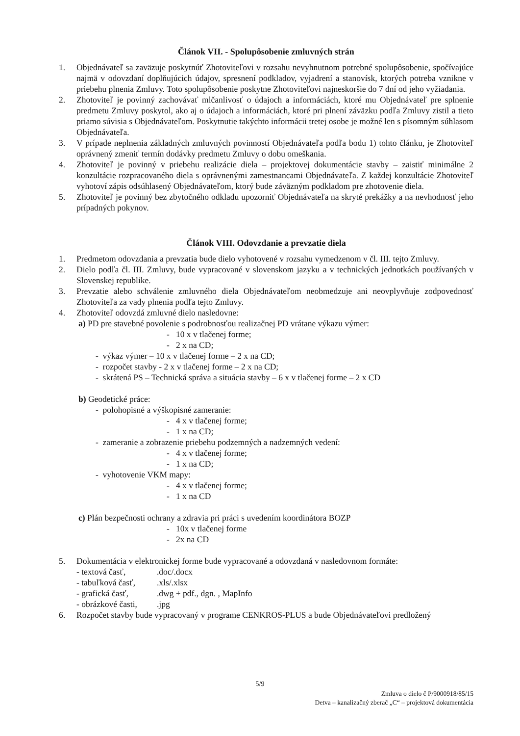Článok VII. - Spolupôsobenie zmluvných strán
1. Objednávateľ sa zaväzuje poskytnúť Zhotoviteľovi v rozsahu nevyhnutnom potrebné spolupôsobenie, spočívajúce najmä v odovzdaní doplňujúcich údajov, spresnení podkladov, vyjadrení a stanovísk, ktorých potreba vznikne v priebehu plnenia Zmluvy. Toto spolupôsobenie poskytne Zhotoviteľovi najneskoršie do 7 dní od jeho vyžiadania.
2. Zhotoviteľ je povinný zachovávať mlčanlivosť o údajoch a informáciách, ktoré mu Objednávateľ pre splnenie predmetu Zmluvy poskytol, ako aj o údajoch a informáciách, ktoré pri plnení záväzku podľa Zmluvy zistil a tieto priamo súvisia s Objednávateľom. Poskytnutie takýchto informácii tretej osobe je možné len s písomným súhlasom Objednávateľa.
3. V prípade neplnenia základných zmluvných povinností Objednávateľa podľa bodu 1) tohto článku, je Zhotoviteľ oprávnený zmeniť termín dodávky predmetu Zmluvy o dobu omeškania.
4. Zhotoviteľ je povinný v priebehu realizácie diela – projektovej dokumentácie stavby – zaistiť minimálne 2 konzultácie rozpracovaného diela s oprávnenými zamestnancami Objednávateľa. Z každej konzultácie Zhotoviteľ vyhotoví zápis odsúhlasený Objednávateľom, ktorý bude záväzným podkladom pre zhotovenie diela.
5. Zhotoviteľ je povinný bez zbytočného odkladu upozorniť Objednávateľa na skryté prekážky a na nevhodnosť jeho prípadných pokynov.
Článok VIII. Odovzdanie a prevzatie diela
1. Predmetom odovzdania a prevzatia bude dielo vyhotovené v rozsahu vymedzenom v čl. III. tejto Zmluvy.
2. Dielo podľa čl. III. Zmluvy, bude vypracované v slovenskom jazyku a v technických jednotkách používaných v Slovenskej republike.
3. Prevzatie alebo schválenie zmluvného diela Objednávateľom neobmedzuje ani neovplyvňuje zodpovednosť Zhotoviteľa za vady plnenia podľa tejto Zmluvy.
4. Zhotoviteľ odovzdá zmluvné dielo nasledovne:
a) PD pre stavebné povolenie s podrobnosťou realizačnej PD vrátane výkazu výmer:
- 10 x v tlačenej forme;
- 2 x na CD;
- výkaz výmer – 10 x v tlačenej forme – 2 x na CD;
- rozpočet stavby - 2 x v tlačenej forme – 2 x na CD;
- skrátená PS – Technická správa a situácia stavby – 6 x v tlačenej forme – 2 x CD
b) Geodetické práce:
- polohopisné a výškopisné zameranie:
- 4 x v tlačenej forme;
- 1 x na CD;
- zameranie a zobrazenie priebehu podzemných a nadzemných vedení:
- 4 x v tlačenej forme;
- 1 x na CD;
- vyhotovenie VKM mapy:
- 4 x v tlačenej forme;
- 1 x na CD
c) Plán bezpečnosti ochrany a zdravia pri práci s uvedením koordinátora BOZP
- 10x v tlačenej forme
- 2x na CD
5. Dokumentácia v elektronickej forme bude vypracované a odovzdaná v nasledovnom formáte:
| - textová časť, | .doc/.docx |
| - tabuľková časť, | .xls/.xlsx |
| - grafická časť, | .dwg + pdf., dgn. , MapInfo |
| - obrázkové časti, | .jpg |
6. Rozpočet stavby bude vypracovaný v programe CENKROS-PLUS a bude Objednávateľovi predložený
5/9
Zmluva o dielo č P/9000918/85/15
Detva – kanalizačný zberač „C“ – projektová dokumentácia